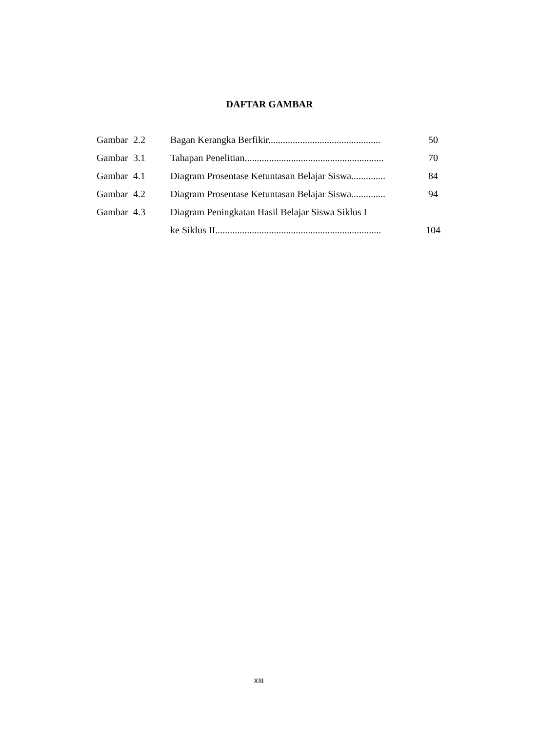DAFTAR GAMBAR
| Gambar | 2.2 | Bagan Kerangka Berfikir.............................................. | 50 |
| Gambar | 3.1 | Tahapan Penelitian......................................................... | 70 |
| Gambar | 4.1 | Diagram Prosentase Ketuntasan Belajar Siswa.............. | 84 |
| Gambar | 4.2 | Diagram Prosentase Ketuntasan Belajar Siswa.............. | 94 |
| Gambar | 4.3 | Diagram Peningkatan Hasil Belajar Siswa Siklus I | |
| | | ke Siklus II.................................................................... | 104 |
XIII